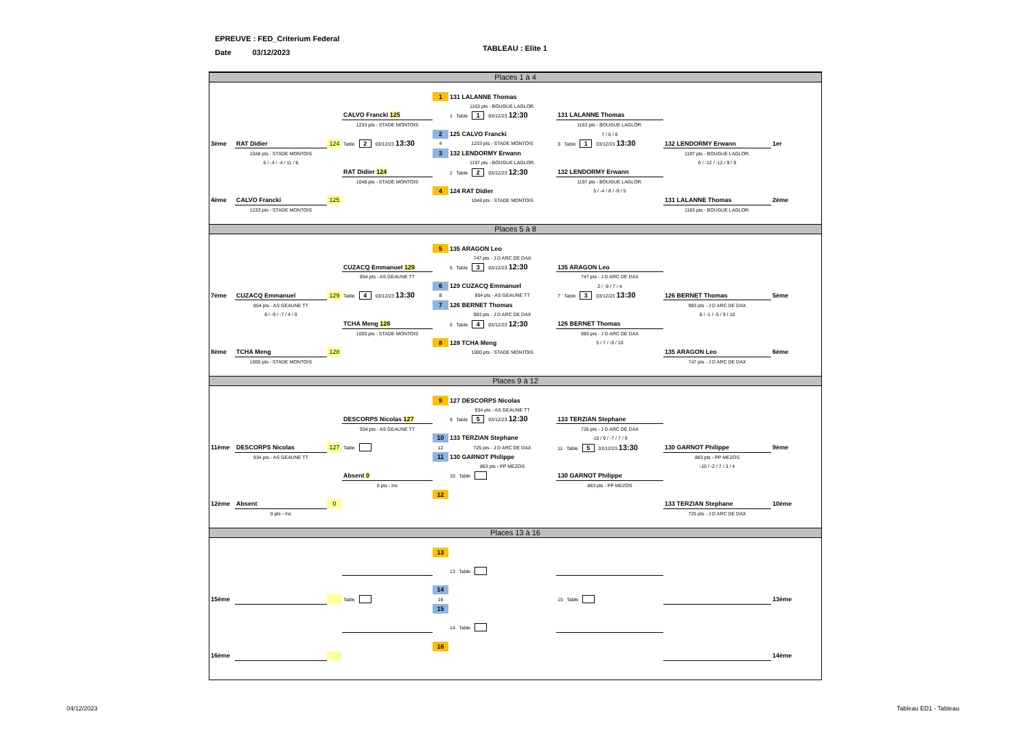EPREUVE : FED_Criterium Federal
Date 03/12/2023
TABLEAU : Elite 1
Places 1 à 4
| | | | | 1 | 131 LALANNE Thomas | | | |
| | | | | | 1163 pts - BOUGUE LAGLOR. | | | |
| | | | CALVO Francki 125 | | 1 Table 1 03/12/23 12:30 | 131 LALANNE Thomas | | |
| | | | 1233 pts - STADE MONTOIS | | | 1163 pts - BOUGUE LAGLOR. | | |
| | | | | 2 | 125 CALVO Francki | 7 / 6 / 8 | | |
| 3ème | RAT Didier | 124 | Table 2 03/12/23 13:30 | 4 | 1233 pts - STADE MONTOIS | 3 Table 1 03/12/23 13:30 | 132 LENDORMY Erwann | 1er |
| | 1048 pts - STADE MONTOIS | | | 3 | 132 LENDORMY Erwann | | 1197 pts - BOUGUE LAGLOR. | |
| | 6 / -4 / -4 / 11 / 6 | | | | 1197 pts - BOUGUE LAGLOR. | | 6 / -12 / -12 / 9 / 9 | |
| | | | RAT Didier 124 | | 2 Table 2 03/12/23 12:30 | 132 LENDORMY Erwann | | |
| | | | 1048 pts - STADE MONTOIS | | | 1197 pts - BOUGUE LAGLOR. | | |
| | | | | 4 | 124 RAT Didier | 5 / -4 / 8 / -9 / 5 | | |
| 4ème | CALVO Francki | 125 | | | 1048 pts - STADE MONTOIS | | 131 LALANNE Thomas | 2ème |
| | 1233 pts - STADE MONTOIS | | | | | | 1163 pts - BOUGUE LAGLOR. | |
Places 5 à 8
| | | | | 5 | 135 ARAGON Leo | | | |
| | | | | | 747 pts - J D ARC DE DAX | | | |
| | | | CUZACQ Emmanuel 129 | | 5 Table 3 03/12/23 12:30 | 135 ARAGON Leo | | |
| | | | 854 pts - AS GEAUNE TT | | | 747 pts - J D ARC DE DAX | | |
| | | | | 6 | 129 CUZACQ Emmanuel | 2 / -9 / 7 / 4 | | |
| 7ème | CUZACQ Emmanuel | 129 | Table 4 03/12/23 13:30 | 8 | 854 pts - AS GEAUNE TT | 7 Table 3 03/12/23 13:30 | 126 BERNET Thomas | 5ème |
| | 854 pts - AS GEAUNE TT | | | 7 | 126 BERNET Thomas | | 983 pts - J D ARC DE DAX | |
| | 8 / -9 / -7 / 4 / 9 | | | | 983 pts - J D ARC DE DAX | | 8 / -1 / -5 / 9 / 10 | |
| | | | TCHA Meng 128 | | 6 Table 4 03/12/23 12:30 | 126 BERNET Thomas | | |
| | | | 1000 pts - STADE MONTOIS | | | 983 pts - J D ARC DE DAX | | |
| | | | | 8 | 128 TCHA Meng | 5 / 7 / -9 / 10 | | |
| 8ème | TCHA Meng | 128 | | | 1000 pts - STADE MONTOIS | | 135 ARAGON Leo | 6ème |
| | 1000 pts - STADE MONTOIS | | | | | | 747 pts - J D ARC DE DAX | |
Places 9 à 12
| | | | | 9 | 127 DESCORPS Nicolas | | | |
| | | | | | 934 pts - AS GEAUNE TT | | | |
| | | | DESCORPS Nicolas 127 | | 9 Table 5 03/12/23 12:30 | 133 TERZIAN Stephane | | |
| | | | 934 pts - AS GEAUNE TT | | | 725 pts - J D ARC DE DAX | | |
| | | | | 10 | 133 TERZIAN Stephane | -10 / 9 / -7 / 7 / 9 | | |
| 11ème | DESCORPS Nicolas | 127 | Table | 12 | 725 pts - J D ARC DE DAX | 11 Table 5 03/12/23 13:30 | 130 GARNOT Philippe | 9ème |
| | 934 pts - AS GEAUNE TT | | | 11 | 130 GARNOT Philippe | | 883 pts - PP MEZOS | |
| | | | | | 883 pts - PP MEZOS | | -10 / -2 / 7 / 3 / 4 | |
| | | | Absent 0 | | 10 Table | 130 GARNOT Philippe | | |
| | | | 0 pts - Inc | | | 883 pts - PP MEZOS | | |
| | | | | 12 | | | | |
| 12ème | Absent | 0 | | | | | 133 TERZIAN Stephane | 10ème |
| | 0 pts - Inc | | | | | | 725 pts - J D ARC DE DAX | |
Places 13 à 16
| | | | | 13 | | | | |
| | | | | | 13 Table | | | |
| | | | | 14 | | | | |
| 15ème | | | Table | 16 | | 15 Table | | 13ème |
| | | | | 15 | | | | |
| | | | | | 14 Table | | | |
| | | | | 16 | | | | |
| 16ème | | | | | | | | 14ème |
04/12/2023 Tableau ED1 - Tableau